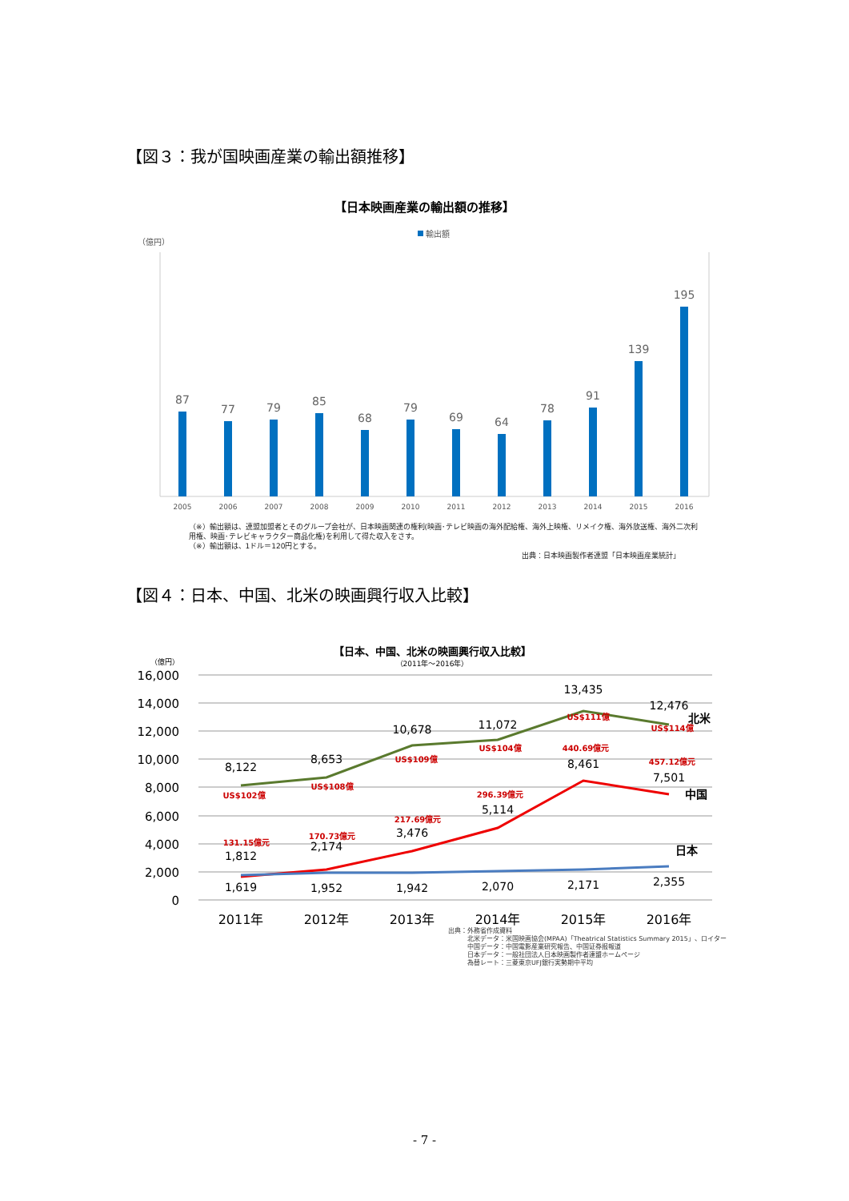【図３：我が国映画産業の輸出額推移】
【日本映画産業の輸出額の推移】
輸出額
（億円）
87
77
79
85
68
79
69
64
78
91
139
195
2005
2006
2007
2008
2009
2010
2011
2012
2013
2014
2015
2016
（※）輸出額は、連盟加盟者とそのグループ会社が、日本映画関連の権利(映画･テレビ映画の海外配給権、海外上映権、リメイク権、海外放送権、海外二次利用権、映画･テレビキャラクター商品化権)を利用して得た収入をさす。
（※）輸出額は、1ドル＝120円とする。
出典：日本映画製作者連盟「日本映画産業統計」
【図４：日本、中国、北米の映画興行収入比較】
【日本、中国、北米の映画興行収入比較】
（2011年～2016年）
（億円）
16,000
14,000
12,000
10,000
8,000
6,000
4,000
2,000
0
8,122
8,653
10,678
11,072
13,435
12,476
1,812
2,174
3,476
5,114
8,461
7,501
1,619
1,952
1,942
2,070
2,171
2,355
US$102億
US$108億
US$109億
US$104億
US$111億
US$114億
131.15億元
170.73億元
217.69億元
296.39億元
440.69億元
457.12億元
北米
中国
日本
2011年
2012年
2013年
2014年
2015年
2016年
出典：外務省作成資料
　　　北米データ：米国映画協会(MPAA)「Theatrical Statistics Summary 2015」、ロイター
　　　中国データ：中国電影産業研究報告、中国证券报報道
　　　日本データ：一般社団法人日本映画製作者連盟ホームページ
　　　為替レート：三菱東京UFJ銀行実勢期中平均
- 7 -